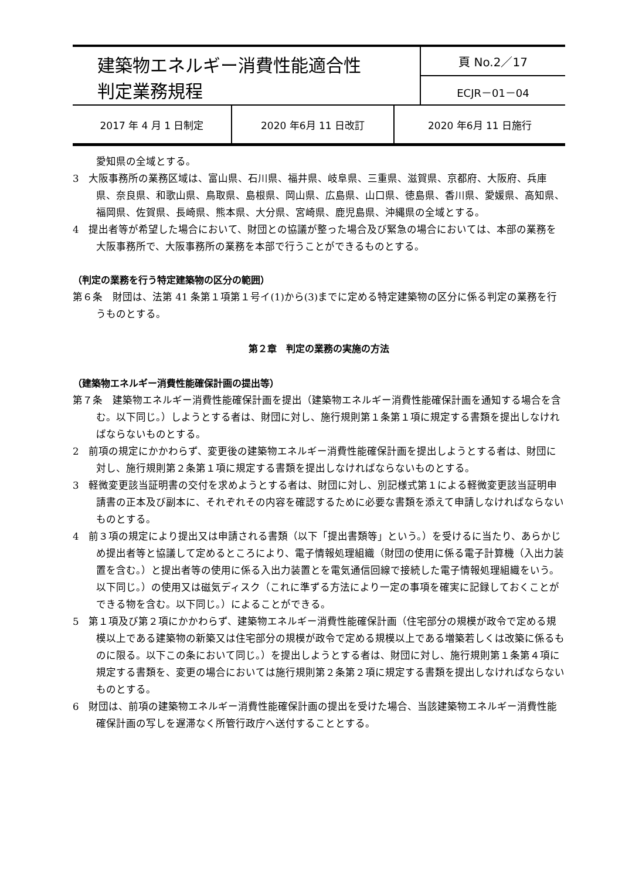| 建築物エネルギー消費性能適合性 判定業務規程 | 頁 No.2／17 |
| | ECJR－01－04 |
| 2017 年 4 月 1 日制定 | 2020 年6月 11 日改訂 | 2020 年6月 11 日施行 |
愛知県の全域とする。
3　大阪事務所の業務区域は、富山県、石川県、福井県、岐阜県、三重県、滋賀県、京都府、大阪府、兵庫県、奈良県、和歌山県、鳥取県、島根県、岡山県、広島県、山口県、徳島県、香川県、愛媛県、高知県、福岡県、佐賀県、長崎県、熊本県、大分県、宮崎県、鹿児島県、沖縄県の全域とする。
4　提出者等が希望した場合において、財団との協議が整った場合及び緊急の場合においては、本部の業務を大阪事務所で、大阪事務所の業務を本部で行うことができるものとする。
（判定の業務を行う特定建築物の区分の範囲）
第６条　財団は、法第 41 条第１項第１号イ(1)から(3)までに定める特定建築物の区分に係る判定の業務を行うものとする。
第２章　判定の業務の実施の方法
（建築物エネルギー消費性能確保計画の提出等）
第７条　建築物エネルギー消費性能確保計画を提出（建築物エネルギー消費性能確保計画を通知する場合を含む。以下同じ。）しようとする者は、財団に対し、施行規則第１条第１項に規定する書類を提出しなければならないものとする。
2　前項の規定にかかわらず、変更後の建築物エネルギー消費性能確保計画を提出しようとする者は、財団に対し、施行規則第２条第１項に規定する書類を提出しなければならないものとする。
3　軽微変更該当証明書の交付を求めようとする者は、財団に対し、別記様式第１による軽微変更該当証明申請書の正本及び副本に、それぞれその内容を確認するために必要な書類を添えて申請しなければならないものとする。
4　前３項の規定により提出又は申請される書類（以下「提出書類等」という。）を受けるに当たり、あらかじめ提出者等と協議して定めるところにより、電子情報処理組織（財団の使用に係る電子計算機（入出力装置を含む。）と提出者等の使用に係る入出力装置とを電気通信回線で接続した電子情報処理組織をいう。以下同じ。）の使用又は磁気ディスク（これに準ずる方法により一定の事項を確実に記録しておくことができる物を含む。以下同じ。）によることができる。
5　第１項及び第２項にかかわらず、建築物エネルギー消費性能確保計画（住宅部分の規模が政令で定める規模以上である建築物の新築又は住宅部分の規模が政令で定める規模以上である増築若しくは改築に係るものに限る。以下この条において同じ。）を提出しようとする者は、財団に対し、施行規則第１条第４項に規定する書類を、変更の場合においては施行規則第２条第２項に規定する書類を提出しなければならないものとする。
6　財団は、前項の建築物エネルギー消費性能確保計画の提出を受けた場合、当該建築物エネルギー消費性能確保計画の写しを遅滞なく所管行政庁へ送付することとする。